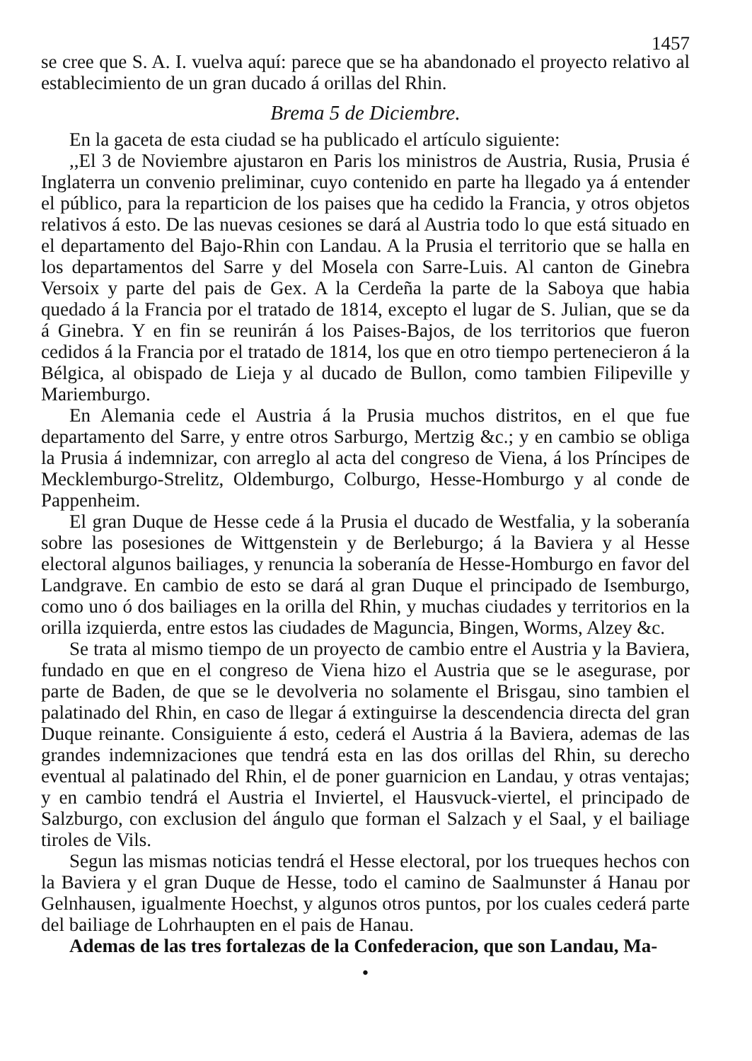1457
se cree que S. A. I. vuelva aquí: parece que se ha abandonado el proyecto relativo al establecimiento de un gran ducado á orillas del Rhin.
Brema 5 de Diciembre.
En la gaceta de esta ciudad se ha publicado el artículo siguiente:
,,El 3 de Noviembre ajustaron en Paris los ministros de Austria, Rusia, Prusia é Inglaterra un convenio preliminar, cuyo contenido en parte ha llegado ya á entender el público, para la reparticion de los paises que ha cedido la Francia, y otros objetos relativos á esto. De las nuevas cesiones se dará al Austria todo lo que está situado en el departamento del Bajo-Rhin con Landau. A la Prusia el territorio que se halla en los departamentos del Sarre y del Mosela con Sarre-Luis. Al canton de Ginebra Versoix y parte del pais de Gex. A la Cerdeña la parte de la Saboya que habia quedado á la Francia por el tratado de 1814, excepto el lugar de S. Julian, que se da á Ginebra. Y en fin se reunirán á los Paises-Bajos, de los territorios que fueron cedidos á la Francia por el tratado de 1814, los que en otro tiempo pertenecieron á la Bélgica, al obispado de Lieja y al ducado de Bullon, como tambien Filipeville y Mariemburgo.
En Alemania cede el Austria á la Prusia muchos distritos, en el que fue departamento del Sarre, y entre otros Sarburgo, Mertzig &c.; y en cambio se obliga la Prusia á indemnizar, con arreglo al acta del congreso de Viena, á los Príncipes de Mecklemburgo-Strelitz, Oldemburgo, Colburgo, Hesse-Homburgo y al conde de Pappenheim.
El gran Duque de Hesse cede á la Prusia el ducado de Westfalia, y la soberanía sobre las posesiones de Wittgenstein y de Berleburgo; á la Baviera y al Hesse electoral algunos bailiages, y renuncia la soberanía de Hesse-Homburgo en favor del Landgrave. En cambio de esto se dará al gran Duque el principado de Isemburgo, como uno ó dos bailiages en la orilla del Rhin, y muchas ciudades y territorios en la orilla izquierda, entre estos las ciudades de Maguncia, Bingen, Worms, Alzey &c.
Se trata al mismo tiempo de un proyecto de cambio entre el Austria y la Baviera, fundado en que en el congreso de Viena hizo el Austria que se le asegurase, por parte de Baden, de que se le devolveria no solamente el Brisgau, sino tambien el palatinado del Rhin, en caso de llegar á extinguirse la descendencia directa del gran Duque reinante. Consiguiente á esto, cederá el Austria á la Baviera, ademas de las grandes indemnizaciones que tendrá esta en las dos orillas del Rhin, su derecho eventual al palatinado del Rhin, el de poner guarnicion en Landau, y otras ventajas; y en cambio tendrá el Austria el Inviertel, el Hausvuck-viertel, el principado de Salzburgo, con exclusion del ángulo que forman el Salzach y el Saal, y el bailiage tiroles de Vils.
Segun las mismas noticias tendrá el Hesse electoral, por los trueques hechos con la Baviera y el gran Duque de Hesse, todo el camino de Saalmunster á Hanau por Gelnhausen, igualmente Hoechst, y algunos otros puntos, por los cuales cederá parte del bailiage de Lohrhaupten en el pais de Hanau.
Ademas de las tres fortalezas de la Confederacion, que son Landau, Ma-
•